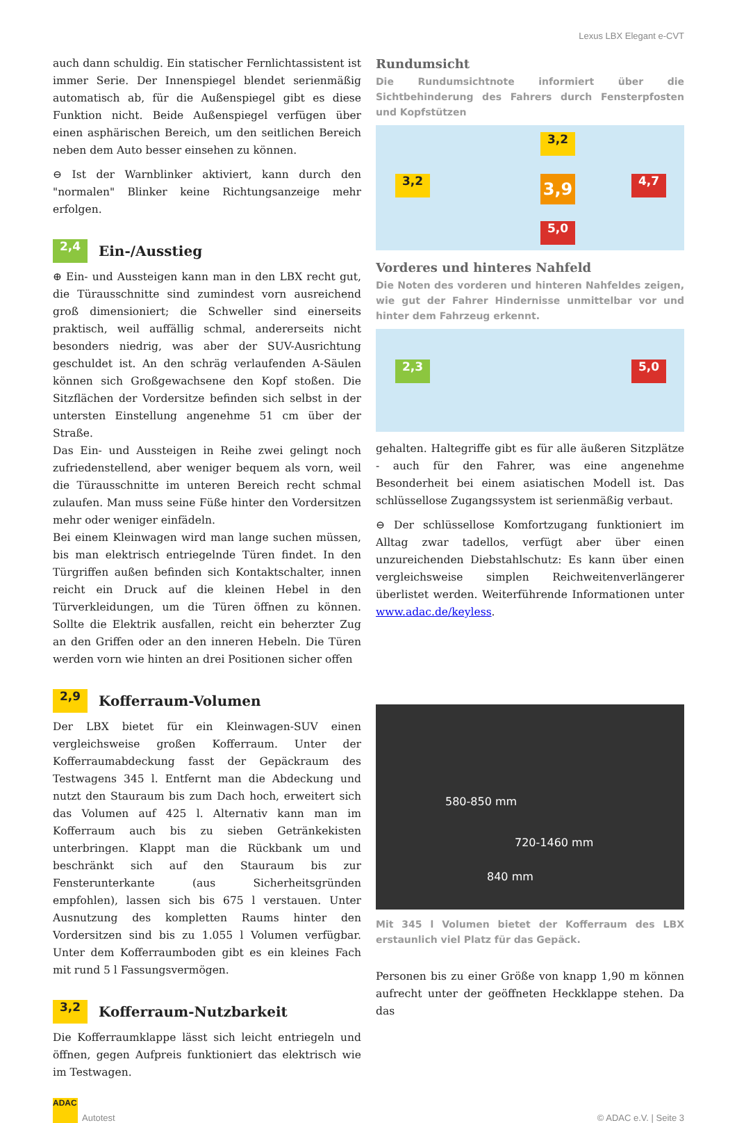Lexus LBX Elegant e-CVT
auch dann schuldig. Ein statischer Fernlichtassistent ist immer Serie. Der Innenspiegel blendet serienmäßig automatisch ab, für die Außenspiegel gibt es diese Funktion nicht. Beide Außenspiegel verfügen über einen asphärischen Bereich, um den seitlichen Bereich neben dem Auto besser einsehen zu können.
⊖ Ist der Warnblinker aktiviert, kann durch den "normalen" Blinker keine Richtungsanzeige mehr erfolgen.
2,4 Ein-/Ausstieg
⊕ Ein- und Aussteigen kann man in den LBX recht gut, die Türausschnitte sind zumindest vorn ausreichend groß dimensioniert; die Schweller sind einerseits praktisch, weil auffällig schmal, andererseits nicht besonders niedrig, was aber der SUV-Ausrichtung geschuldet ist. An den schräg verlaufenden A-Säulen können sich Großgewachsene den Kopf stoßen. Die Sitzflächen der Vordersitze befinden sich selbst in der untersten Einstellung angenehme 51 cm über der Straße.
Das Ein- und Aussteigen in Reihe zwei gelingt noch zufriedenstellend, aber weniger bequem als vorn, weil die Türausschnitte im unteren Bereich recht schmal zulaufen. Man muss seine Füße hinter den Vordersitzen mehr oder weniger einfädeln.
Bei einem Kleinwagen wird man lange suchen müssen, bis man elektrisch entriegelnde Türen findet. In den Türgriffen außen befinden sich Kontaktschalter, innen reicht ein Druck auf die kleinen Hebel in den Türverkleidungen, um die Türen öffnen zu können. Sollte die Elektrik ausfallen, reicht ein beherzter Zug an den Griffen oder an den inneren Hebeln. Die Türen werden vorn wie hinten an drei Positionen sicher offen
2,9 Kofferraum-Volumen
Der LBX bietet für ein Kleinwagen-SUV einen vergleichsweise großen Kofferraum. Unter der Kofferraumabdeckung fasst der Gepäckraum des Testwagens 345 l. Entfernt man die Abdeckung und nutzt den Stauraum bis zum Dach hoch, erweitert sich das Volumen auf 425 l. Alternativ kann man im Kofferraum auch bis zu sieben Getränkekisten unterbringen. Klappt man die Rückbank um und beschränkt sich auf den Stauraum bis zur Fensterunterkante (aus Sicherheitsgründen empfohlen), lassen sich bis 675 l verstauen. Unter Ausnutzung des kompletten Raums hinter den Vordersitzen sind bis zu 1.055 l Volumen verfügbar. Unter dem Kofferraumboden gibt es ein kleines Fach mit rund 5 l Fassungsvermögen.
3,2 Kofferraum-Nutzbarkeit
Die Kofferraumklappe lässt sich leicht entriegeln und öffnen, gegen Aufpreis funktioniert das elektrisch wie im Testwagen.
Rundumsicht
Die Rundumsichtnote informiert über die Sichtbehinderung des Fahrers durch Fensterpfosten und Kopfstützen
3,2
3,2 3,9 4,7
5,0
Vorderes und hinteres Nahfeld
Die Noten des vorderen und hinteren Nahfeldes zeigen, wie gut der Fahrer Hindernisse unmittelbar vor und hinter dem Fahrzeug erkennt.
2,3 5,0
gehalten. Haltegriffe gibt es für alle äußeren Sitzplätze - auch für den Fahrer, was eine angenehme Besonderheit bei einem asiatischen Modell ist. Das schlüssellose Zugangssystem ist serienmäßig verbaut.
⊖ Der schlüssellose Komfortzugang funktioniert im Alltag zwar tadellos, verfügt aber über einen unzureichenden Diebstahlschutz: Es kann über einen vergleichsweise simplen Reichweitenverlängerer überlistet werden. Weiterführende Informationen unter www.adac.de/keyless.
580-850 mm
720-1460 mm
840 mm
Mit 345 l Volumen bietet der Kofferraum des LBX erstaunlich viel Platz für das Gepäck.
Personen bis zu einer Größe von knapp 1,90 m können aufrecht unter der geöffneten Heckklappe stehen. Da das
ADAC Autotest
© ADAC e.V. | Seite 3